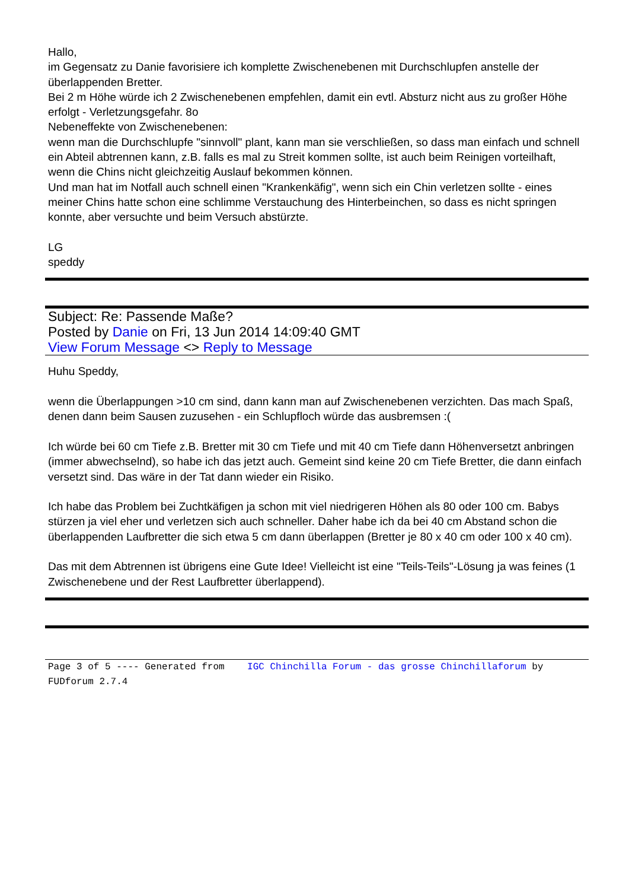Hallo,
im Gegensatz zu Danie favorisiere ich komplette Zwischenebenen mit Durchschlupfen anstelle der überlappenden Bretter.
Bei 2 m Höhe würde ich 2 Zwischenebenen empfehlen, damit ein evtl. Absturz nicht aus zu großer Höhe erfolgt - Verletzungsgefahr. 8o
Nebeneffekte von Zwischenebenen:
wenn man die Durchschlupfe "sinnvoll" plant, kann man sie verschließen, so dass man einfach und schnell ein Abteil abtrennen kann, z.B. falls es mal zu Streit kommen sollte, ist auch beim Reinigen vorteilhaft, wenn die Chins nicht gleichzeitig Auslauf bekommen können.
Und man hat im Notfall auch schnell einen "Krankenkäfig", wenn sich ein Chin verletzen sollte - eines meiner Chins hatte schon eine schlimme Verstauchung des Hinterbeinchen, so dass es nicht springen konnte, aber versuchte und beim Versuch abstürzte.
LG
speddy
Subject: Re: Passende Maße?
Posted by Danie on Fri, 13 Jun 2014 14:09:40 GMT
View Forum Message <> Reply to Message
Huhu Speddy,
wenn die Überlappungen >10 cm sind, dann kann man auf Zwischenebenen verzichten. Das mach Spaß, denen dann beim Sausen zuzusehen - ein Schlupfloch würde das ausbremsen :(
Ich würde bei 60 cm Tiefe z.B. Bretter mit 30 cm Tiefe und mit 40 cm Tiefe dann Höhenversetzt anbringen (immer abwechselnd), so habe ich das jetzt auch. Gemeint sind keine 20 cm Tiefe Bretter, die dann einfach versetzt sind. Das wäre in der Tat dann wieder ein Risiko.
Ich habe das Problem bei Zuchtkäfigen ja schon mit viel niedrigeren Höhen als 80 oder 100 cm. Babys stürzen ja viel eher und verletzen sich auch schneller. Daher habe ich da bei 40 cm Abstand schon die überlappenden Laufbretter die sich etwa 5 cm dann überlappen (Bretter je 80 x 40 cm oder 100 x 40 cm).
Das mit dem Abtrennen ist übrigens eine Gute Idee! Vielleicht ist eine "Teils-Teils"-Lösung ja was feines (1 Zwischenebene und der Rest Laufbretter überlappend).
Page 3 of 5 ---- Generated from IGC Chinchilla Forum - das grosse Chinchillaforum by FUDforum 2.7.4